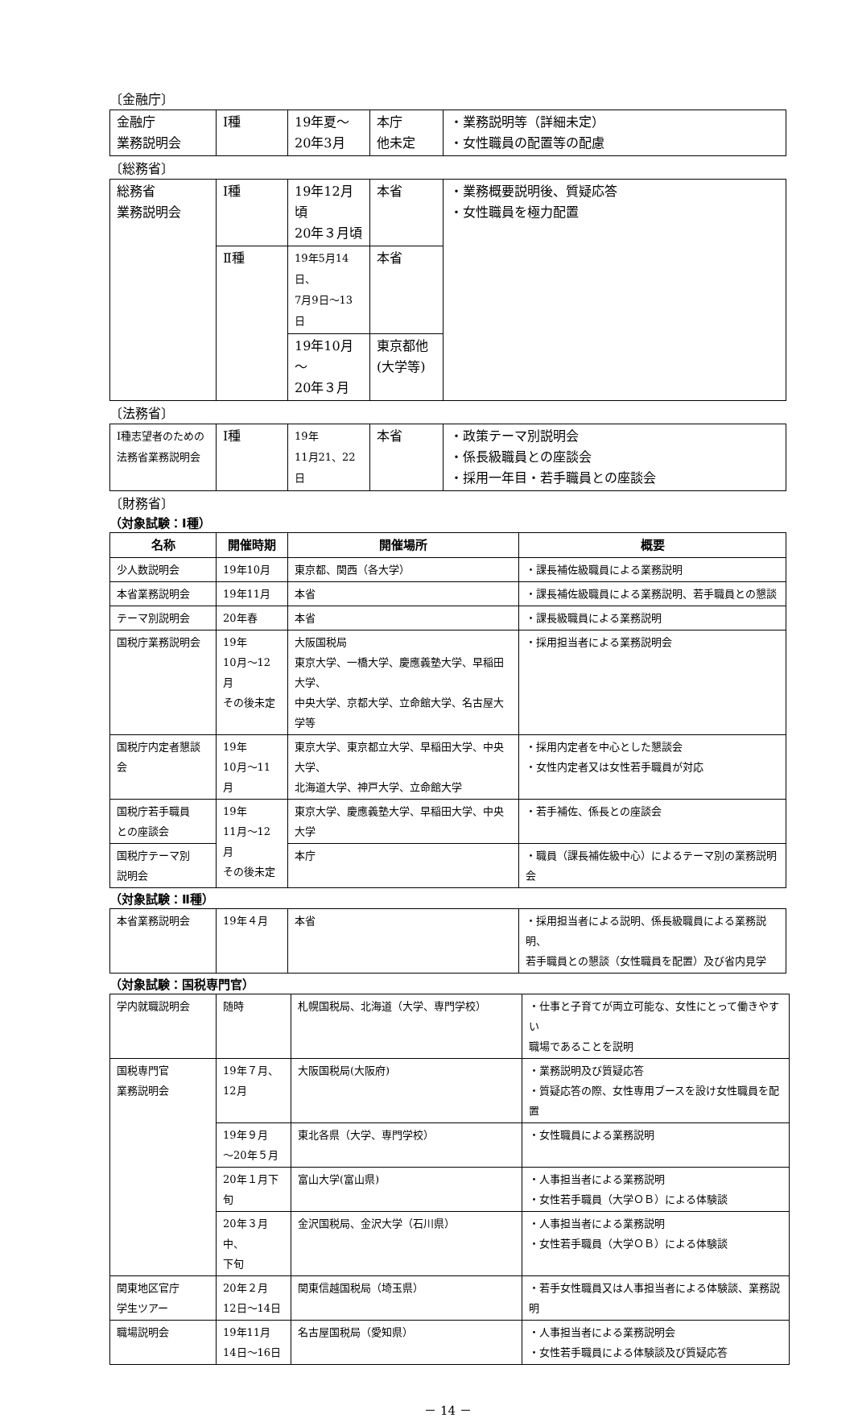〔金融庁〕
| 金融庁 業務説明会 | Ⅰ種 | 19年夏～ 20年3月 | 本庁 他未定 | ・業務説明等（詳細未定） ・女性職員の配置等の配慮 |
〔総務省〕
| 総務省 業務説明会 | Ⅰ種 | 19年12月頃 20年３月頃 | 本省 | ・業務概要説明後、質疑応答 ・女性職員を極力配置 |
| | Ⅱ種 | 19年5月14日、 7月9日～13日 | 本省 | |
| | | 19年10月～ 20年３月 | 東京都他 (大学等) | |
〔法務省〕
| Ⅰ種志望者のための 法務省業務説明会 | Ⅰ種 | 19年 11月21、22日 | 本省 | ・政策テーマ別説明会 ・係長級職員との座談会 ・採用一年目・若手職員との座談会 |
〔財務省〕
（対象試験：Ⅰ種）
| 名称 | 開催時期 | 開催場所 | 概要 |
| --- | --- | --- | --- |
| 少人数説明会 | 19年10月 | 東京都、関西（各大学） | ・課長補佐級職員による業務説明 |
| 本省業務説明会 | 19年11月 | 本省 | ・課長補佐級職員による業務説明、若手職員との懇談 |
| テーマ別説明会 | 20年春 | 本省 | ・課長級職員による業務説明 |
| 国税庁業務説明会 | 19年 10月～12月 その後未定 | 大阪国税局 東京大学、一橋大学、慶應義塾大学、早稲田大学、 中央大学、京都大学、立命館大学、名古屋大学等 | ・採用担当者による業務説明会 |
| 国税庁内定者懇談会 | 19年 10月～11月 | 東京大学、東京都立大学、早稲田大学、中央大学、 北海道大学、神戸大学、立命館大学 | ・採用内定者を中心とした懇談会 ・女性内定者又は女性若手職員が対応 |
| 国税庁若手職員 との座談会 | 19年 11月～12月 その後未定 | 東京大学、慶應義塾大学、早稲田大学、中央大学 | ・若手補佐、係長との座談会 |
| 国税庁テーマ別 説明会 | | 本庁 | ・職員（課長補佐級中心）によるテーマ別の業務説明会 |
（対象試験：Ⅱ種）
| 本省業務説明会 | 19年４月 | 本省 | ・採用担当者による説明、係長級職員による業務説明、 若手職員との懇談（女性職員を配置）及び省内見学 |
（対象試験：国税専門官）
| 学内就職説明会 | 随時 | 札幌国税局、北海道（大学、専門学校） | ・仕事と子育てが両立可能な、女性にとって働きやすい 職場であることを説明 |
| 国税専門官 業務説明会 | 19年７月、 12月 | 大阪国税局(大阪府) | ・業務説明及び質疑応答 ・質疑応答の際、女性専用ブースを設け女性職員を配置 |
| | 19年９月 ～20年５月 | 東北各県（大学、専門学校） | ・女性職員による業務説明 |
| | 20年１月下旬 | 富山大学(富山県) | ・人事担当者による業務説明 ・女性若手職員（大学ＯＢ）による体験談 |
| | 20年３月中、 下旬 | 金沢国税局、金沢大学（石川県） | ・人事担当者による業務説明 ・女性若手職員（大学ＯＢ）による体験談 |
| 関東地区官庁 学生ツアー | 20年２月 12日～14日 | 関東信越国税局（埼玉県） | ・若手女性職員又は人事担当者による体験談、業務説明 |
| 職場説明会 | 19年11月 14日～16日 | 名古屋国税局（愛知県） | ・人事担当者による業務説明会 ・女性若手職員による体験談及び質疑応答 |
－ 14 －